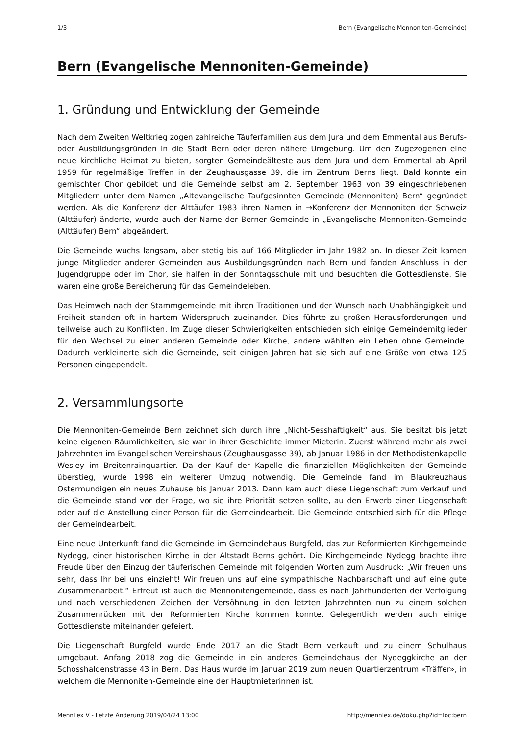1/3 Bern (Evangelische Mennoniten-Gemeinde)
Bern (Evangelische Mennoniten-Gemeinde)
1. Gründung und Entwicklung der Gemeinde
Nach dem Zweiten Weltkrieg zogen zahlreiche Täuferfamilien aus dem Jura und dem Emmental aus Berufs- oder Ausbildungsgründen in die Stadt Bern oder deren nähere Umgebung. Um den Zugezogenen eine neue kirchliche Heimat zu bieten, sorgten Gemeindeälteste aus dem Jura und dem Emmental ab April 1959 für regelmäßige Treffen in der Zeughausgasse 39, die im Zentrum Berns liegt. Bald konnte ein gemischter Chor gebildet und die Gemeinde selbst am 2. September 1963 von 39 eingeschriebenen Mitgliedern unter dem Namen „Altevangelische Taufgesinnten Gemeinde (Mennoniten) Bern“ gegründet werden. Als die Konferenz der Alttäufer 1983 ihren Namen in →Konferenz der Mennoniten der Schweiz (Alttäufer) änderte, wurde auch der Name der Berner Gemeinde in „Evangelische Mennoniten-Gemeinde (Alttäufer) Bern“ abgeändert.
Die Gemeinde wuchs langsam, aber stetig bis auf 166 Mitglieder im Jahr 1982 an. In dieser Zeit kamen junge Mitglieder anderer Gemeinden aus Ausbildungsgründen nach Bern und fanden Anschluss in der Jugendgruppe oder im Chor, sie halfen in der Sonntagsschule mit und besuchten die Gottesdienste. Sie waren eine große Bereicherung für das Gemeindeleben.
Das Heimweh nach der Stammgemeinde mit ihren Traditionen und der Wunsch nach Unabhängigkeit und Freiheit standen oft in hartem Widerspruch zueinander. Dies führte zu großen Herausforderungen und teilweise auch zu Konflikten. Im Zuge dieser Schwierigkeiten entschieden sich einige Gemeindemitglieder für den Wechsel zu einer anderen Gemeinde oder Kirche, andere wählten ein Leben ohne Gemeinde. Dadurch verkleinerte sich die Gemeinde, seit einigen Jahren hat sie sich auf eine Größe von etwa 125 Personen eingependelt.
2. Versammlungsorte
Die Mennoniten-Gemeinde Bern zeichnet sich durch ihre „Nicht-Sesshaftigkeit“ aus. Sie besitzt bis jetzt keine eigenen Räumlichkeiten, sie war in ihrer Geschichte immer Mieterin. Zuerst während mehr als zwei Jahrzehnten im Evangelischen Vereinshaus (Zeughausgasse 39), ab Januar 1986 in der Methodistenkapelle Wesley im Breitenrainquartier. Da der Kauf der Kapelle die finanziellen Möglichkeiten der Gemeinde überstieg, wurde 1998 ein weiterer Umzug notwendig. Die Gemeinde fand im Blaukreuzhaus Ostermundigen ein neues Zuhause bis Januar 2013. Dann kam auch diese Liegenschaft zum Verkauf und die Gemeinde stand vor der Frage, wo sie ihre Priorität setzen sollte, au den Erwerb einer Liegenschaft oder auf die Anstellung einer Person für die Gemeindearbeit. Die Gemeinde entschied sich für die Pflege der Gemeindearbeit.
Eine neue Unterkunft fand die Gemeinde im Gemeindehaus Burgfeld, das zur Reformierten Kirchgemeinde Nydegg, einer historischen Kirche in der Altstadt Berns gehört. Die Kirchgemeinde Nydegg brachte ihre Freude über den Einzug der täuferischen Gemeinde mit folgenden Worten zum Ausdruck: „Wir freuen uns sehr, dass Ihr bei uns einzieht! Wir freuen uns auf eine sympathische Nachbarschaft und auf eine gute Zusammenarbeit.“ Erfreut ist auch die Mennonitengemeinde, dass es nach Jahrhunderten der Verfolgung und nach verschiedenen Zeichen der Versöhnung in den letzten Jahrzehnten nun zu einem solchen Zusammenrücken mit der Reformierten Kirche kommen konnte. Gelegentlich werden auch einige Gottesdienste miteinander gefeiert.
Die Liegenschaft Burgfeld wurde Ende 2017 an die Stadt Bern verkauft und zu einem Schulhaus umgebaut. Anfang 2018 zog die Gemeinde in ein anderes Gemeindehaus der Nydeggkirche an der Schosshaldenstrasse 43 in Bern. Das Haus wurde im Januar 2019 zum neuen Quartierzentrum «Träffer», in welchem die Mennoniten-Gemeinde eine der Hauptmieterinnen ist.
MennLex V - Letzte Änderung 2019/04/24 13:00 http://mennlex.de/doku.php?id=loc:bern